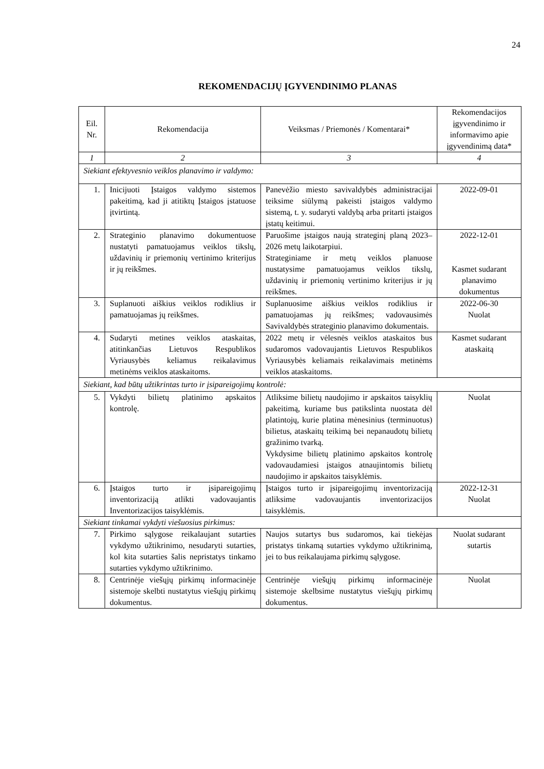24
REKOMENDACIJŲ ĮGYVENDINIMO PLANAS
| Eil. Nr. | Rekomendacija | Veiksmas / Priemonės / Komentarai* | Rekomendacijos įgyvendinimo ir informavimo apie įgyvendinimą data* |
| --- | --- | --- | --- |
| 1 | 2 | 3 | 4 |
| Siekiant efektyvesnio veiklos planavimo ir valdymo: | | | |
| 1. | Inicijuoti Įstaigos valdymo sistemos pakeitimą, kad ji atitiktų Įstaigos įstatuose įtvirtintą. | Panevėžio miesto savivaldybės administracijai teiksime siūlymą pakeisti įstaigos valdymo sistemą, t. y. sudaryti valdybą arba pritarti įstaigos įstatų keitimui. | 2022-09-01 |
| 2. | Strateginio planavimo dokumentuose nustatyti pamatuojamus veiklos tikslų, uždavinių ir priemonių vertinimo kriterijus ir jų reikšmes. | Paruošime įstaigos naują strateginį planą 2023–2026 metų laikotarpiui. Strateginiame ir metų veiklos planuose nustatysime pamatuojamus veiklos tikslų, uždavinių ir priemonių vertinimo kriterijus ir jų reikšmes. | 2022-12-01 Kasmet sudarant planavimo dokumentus |
| 3. | Suplanuoti aiškius veiklos rodiklius ir pamatuojamas jų reikšmes. | Suplanuosime aiškius veiklos rodiklius ir pamatuojamas jų reikšmes; vadovausimės Savivaldybės strateginio planavimo dokumentais. | 2022-06-30 Nuolat |
| 4. | Sudaryti metines veiklos ataskaitas, atitinkančias Lietuvos Respublikos Vyriausybės keliamus reikalavimus metinėms veiklos ataskaitoms. | 2022 metų ir vėlesnės veiklos ataskaitos bus sudaromos vadovaujantis Lietuvos Respublikos Vyriausybės keliamais reikalavimais metinėms veiklos ataskaitoms. | Kasmet sudarant ataskaitą |
| Siekiant, kad būtų užtikrintas turto ir įsipareigojimų kontrolė: | | | |
| 5. | Vykdyti bilietų platinimo apskaitos kontrolę. | Atliksime bilietų naudojimo ir apskaitos taisyklių pakeitimą, kuriame bus patikslinta nuostata dėl platintojų, kurie platina mėnesinius (terminuotus) bilietus, ataskaitų teikimą bei nepanaudotų bilietų gražinimo tvarką. Vykdysime bilietų platinimo apskaitos kontrolę vadovaudamiesi įstaigos atnaujintomis bilietų naudojimo ir apskaitos taisyklėmis. | Nuolat |
| 6. | Įstaigos turto ir įsipareigojimų inventorizaciją atlikti vadovaujantis Inventorizacijos taisyklėmis. | Įstaigos turto ir įsipareigojimų inventorizaciją atliksime vadovaujantis inventorizacijos taisyklėmis. | 2022-12-31 Nuolat |
| Siekiant tinkamai vykdyti viešuosius pirkimus: | | | |
| 7. | Pirkimo sąlygose reikalaujant sutarties vykdymo užtikrinimo, nesudaryti sutarties, kol kita sutarties šalis nepristatys tinkamo sutarties vykdymo užtikrinimo. | Naujos sutartys bus sudaromos, kai tiekėjas pristatys tinkamą sutarties vykdymo užtikrinimą, jei to bus reikalaujama pirkimų sąlygose. | Nuolat sudarant sutartis |
| 8. | Centrinėje viešųjų pirkimų informacinėje sistemoje skelbti nustatytus viešųjų pirkimų dokumentus. | Centrinėje viešųjų pirkimų informacinėje sistemoje skelbsime nustatytus viešųjų pirkimų dokumentus. | Nuolat |